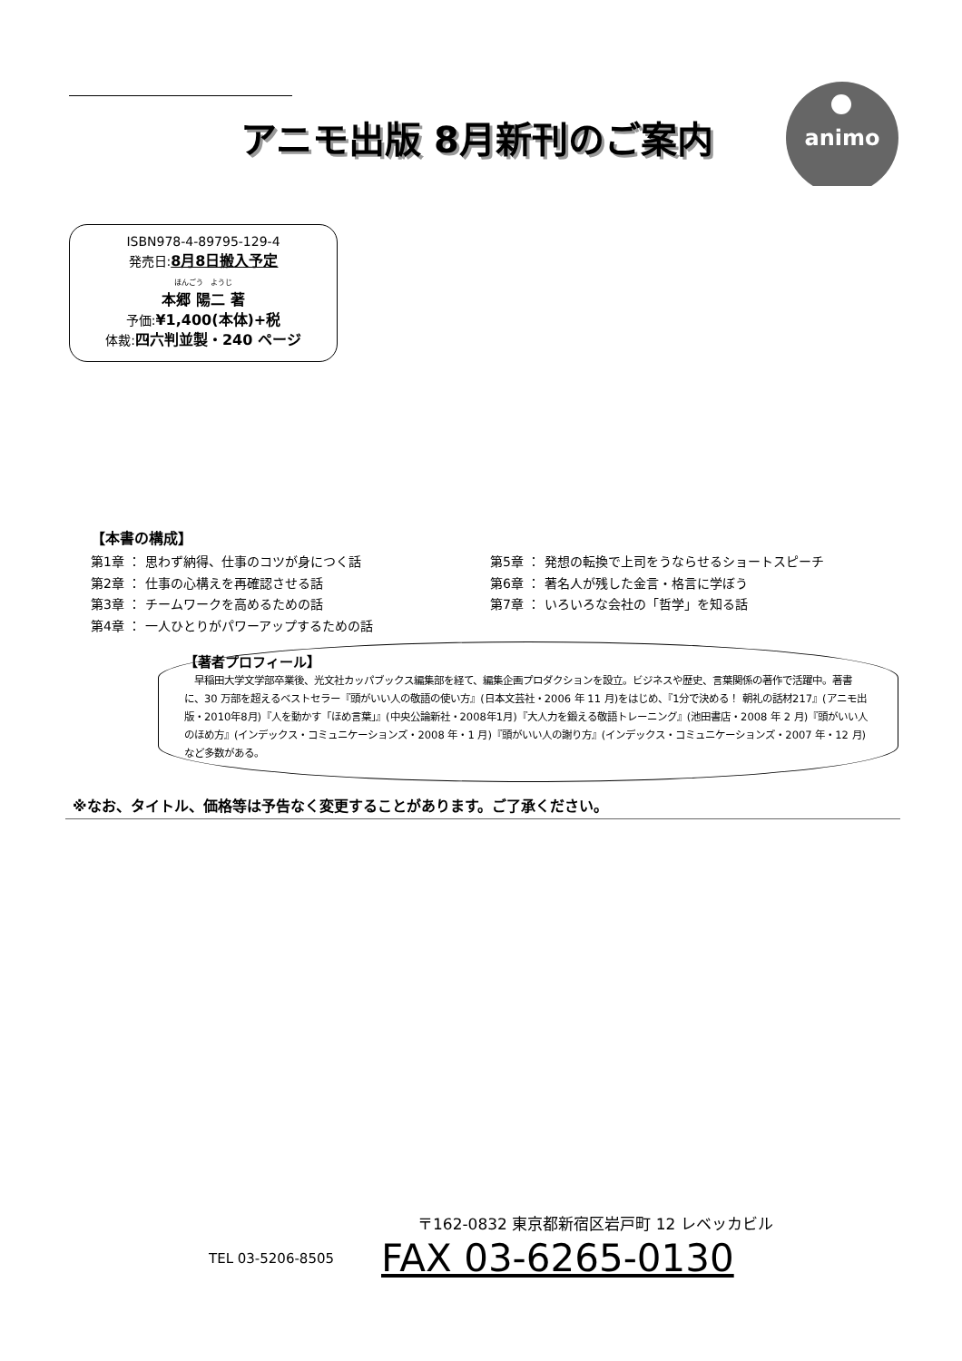アニモ出版 8月新刊のご案内
animo
ISBN978-4-89795-129-4
発売日:8月8日搬入予定
ほんごう　ようじ
本郷 陽二 著
予価:¥1,400(本体)+税
体裁:四六判並製・240 ページ
【本書の構成】
第1章 ： 思わず納得、仕事のコツが身につく話
第2章 ： 仕事の心構えを再確認させる話
第3章 ： チームワークを高めるための話
第4章 ： 一人ひとりがパワーアップするための話
第5章 ： 発想の転換で上司をうならせるショートスピーチ
第6章 ： 著名人が残した金言・格言に学ぼう
第7章 ： いろいろな会社の「哲学」を知る話
【著者プロフィール】
　早稲田大学文学部卒業後、光文社カッパブックス編集部を経て、編集企画プロダクションを設立。ビジネスや歴史、言葉関係の著作で活躍中。著書に、30 万部を超えるベストセラー『頭がいい人の敬語の使い方』(日本文芸社・2006 年 11 月)をはじめ、『1分で決める！ 朝礼の話材217』(アニモ出版・2010年8月)『人を動かす「ほめ言葉」』(中央公論新社・2008年1月)『大人力を鍛える敬語トレーニング』(池田書店・2008 年 2 月)『頭がいい人のほめ方』(インデックス・コミュニケーションズ・2008 年・1 月)『頭がいい人の謝り方』(インデックス・コミュニケーションズ・2007 年・12 月)など多数がある。
※なお、タイトル、価格等は予告なく変更することがあります。ご了承ください。
〒162-0832 東京都新宿区岩戸町 12 レベッカビル
TEL 03-5206-8505 FAX 03-6265-0130